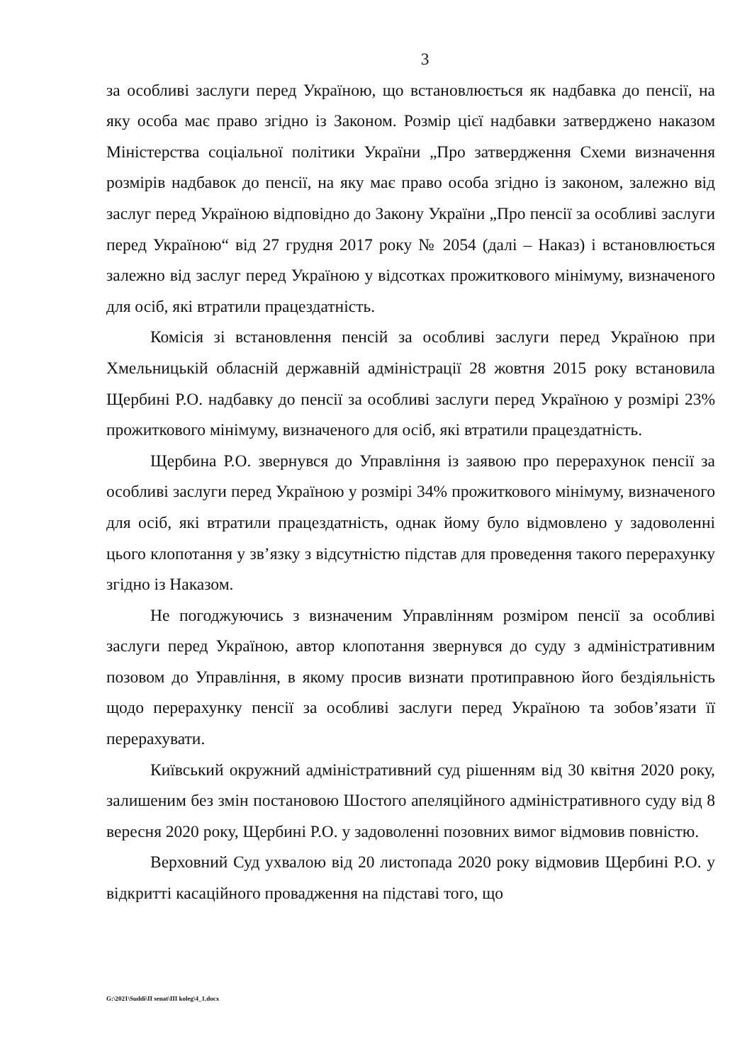3
за особливі заслуги перед Україною, що встановлюється як надбавка до пенсії, на яку особа має право згідно із Законом. Розмір цієї надбавки затверджено наказом Міністерства соціальної політики України „Про затвердження Схеми визначення розмірів надбавок до пенсії, на яку має право особа згідно із законом, залежно від заслуг перед Україною відповідно до Закону України „Про пенсії за особливі заслуги перед Україною“ від 27 грудня 2017 року № 2054 (далі – Наказ) і встановлюється залежно від заслуг перед Україною у відсотках прожиткового мінімуму, визначеного для осіб, які втратили працездатність.
Комісія зі встановлення пенсій за особливі заслуги перед Україною при Хмельницькій обласній державній адміністрації 28 жовтня 2015 року встановила Щербині Р.О. надбавку до пенсії за особливі заслуги перед Україною у розмірі 23% прожиткового мінімуму, визначеного для осіб, які втратили працездатність.
Щербина Р.О. звернувся до Управління із заявою про перерахунок пенсії за особливі заслуги перед Україною у розмірі 34% прожиткового мінімуму, визначеного для осіб, які втратили працездатність, однак йому було відмовлено у задоволенні цього клопотання у зв’язку з відсутністю підстав для проведення такого перерахунку згідно із Наказом.
Не погоджуючись з визначеним Управлінням розміром пенсії за особливі заслуги перед Україною, автор клопотання звернувся до суду з адміністративним позовом до Управління, в якому просив визнати протиправною його бездіяльність щодо перерахунку пенсії за особливі заслуги перед Україною та зобов’язати її перерахувати.
Київський окружний адміністративний суд рішенням від 30 квітня 2020 року, залишеним без змін постановою Шостого апеляційного адміністративного суду від 8 вересня 2020 року, Щербині Р.О. у задоволенні позовних вимог відмовив повністю.
Верховний Суд ухвалою від 20 листопада 2020 року відмовив Щербині Р.О. у відкритті касаційного провадження на підставі того, що
G:\2021\Suddi\II senat\III koleg\4_1.docx